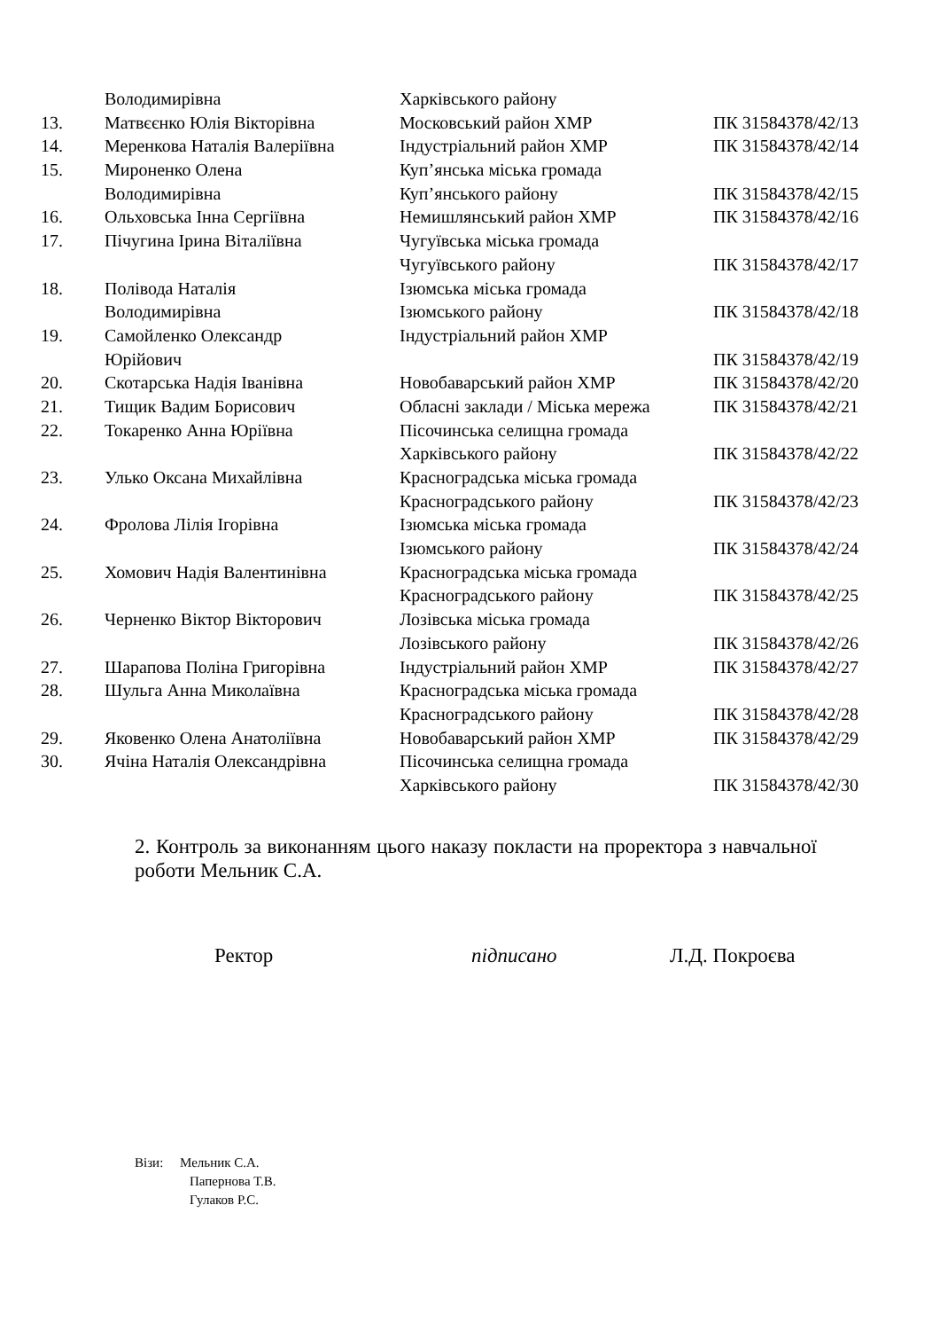| | Володимирівна | Харківського району | |
| 13. | Матвєєнко Юлія Вікторівна | Московський район ХМР | ПК 31584378/42/13 |
| 14. | Меренкова Наталія Валеріївна | Індустріальний район ХМР | ПК 31584378/42/14 |
| 15. | Мироненко Олена | Куп’янська міська громада | |
| | Володимирівна | Куп’янського району | ПК 31584378/42/15 |
| 16. | Ольховська Інна Сергіївна | Немишлянський район ХМР | ПК 31584378/42/16 |
| 17. | Пічугина Ірина Віталіївна | Чугуївська міська громада | |
| | | Чугуївського району | ПК 31584378/42/17 |
| 18. | Полівода Наталія | Ізюмська міська громада | |
| | Володимирівна | Ізюмського району | ПК 31584378/42/18 |
| 19. | Самойленко Олександр | Індустріальний район ХМР | |
| | Юрійович | | ПК 31584378/42/19 |
| 20. | Скотарська Надія Іванівна | Новобаварський район ХМР | ПК 31584378/42/20 |
| 21. | Тищик Вадим Борисович | Обласні заклади / Міська мережа | ПК 31584378/42/21 |
| 22. | Токаренко Анна Юріївна | Пісочинська селищна громада | |
| | | Харківського району | ПК 31584378/42/22 |
| 23. | Улько Оксана Михайлівна | Красноградська міська громада | |
| | | Красноградського району | ПК 31584378/42/23 |
| 24. | Фролова Лілія Ігорівна | Ізюмська міська громада | |
| | | Ізюмського району | ПК 31584378/42/24 |
| 25. | Хомович Надія Валентинівна | Красноградська міська громада | |
| | | Красноградського району | ПК 31584378/42/25 |
| 26. | Черненко Віктор Вікторович | Лозівська міська громада | |
| | | Лозівського району | ПК 31584378/42/26 |
| 27. | Шарапова Поліна Григорівна | Індустріальний район ХМР | ПК 31584378/42/27 |
| 28. | Шульга Анна Миколаївна | Красноградська міська громада | |
| | | Красноградського району | ПК 31584378/42/28 |
| 29. | Яковенко Олена Анатоліївна | Новобаварський район ХМР | ПК 31584378/42/29 |
| 30. | Ячіна Наталія Олександрівна | Пісочинська селищна громада | |
| | | Харківського району | ПК 31584378/42/30 |
2. Контроль за виконанням цього наказу покласти на проректора з навчальної роботи Мельник С.А.
Ректор підписано Л.Д. Покроєва
Візи: Мельник С.А.
Папернова Т.В.
Гулаков Р.С.